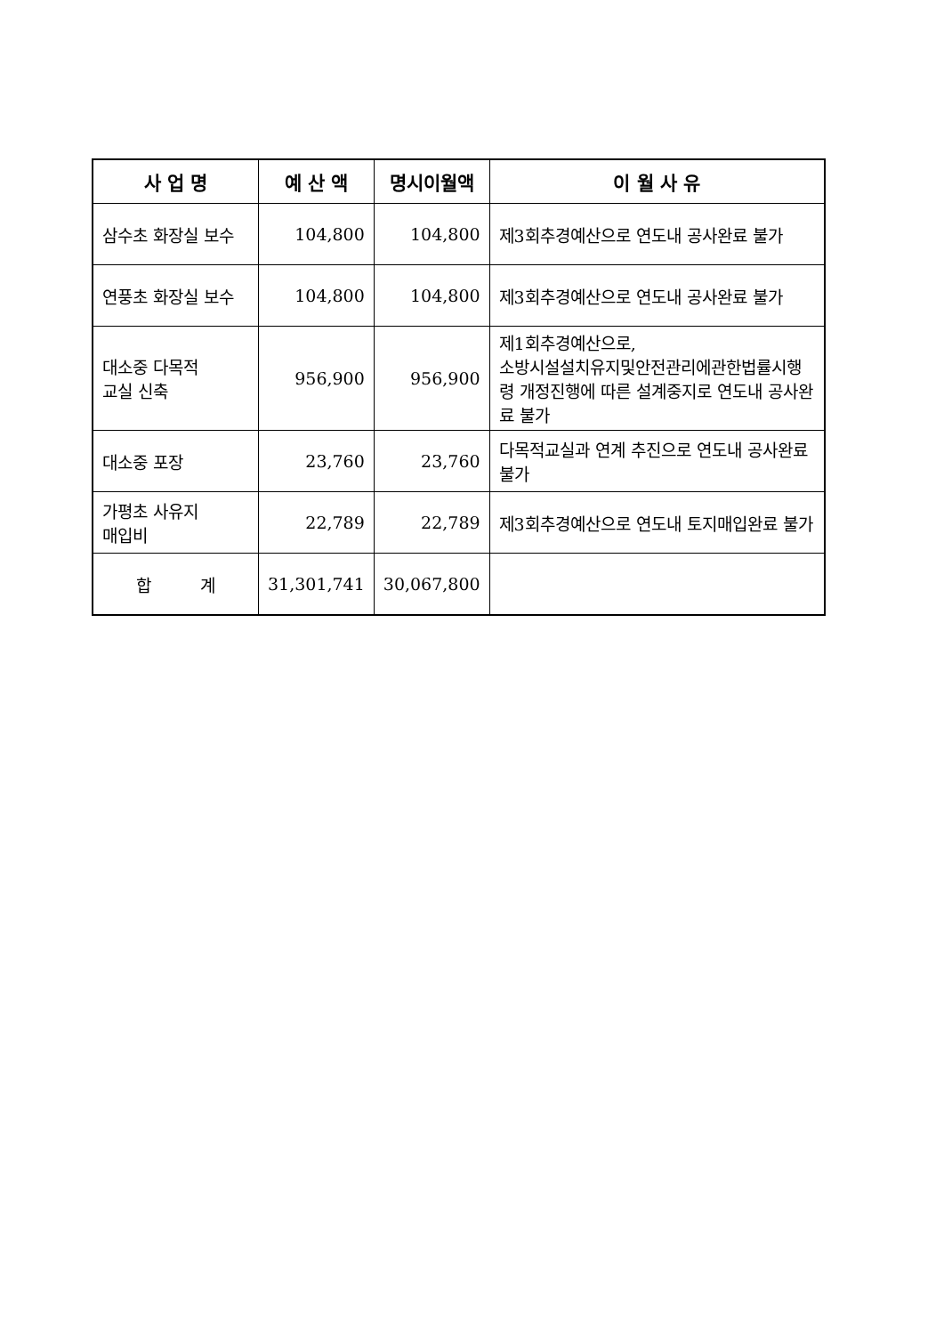| 사 업 명 | 예 산 액 | 명시이월액 | 이 월 사 유 |
| --- | --- | --- | --- |
| 삼수초 화장실 보수 | 104,800 | 104,800 | 제3회추경예산으로 연도내 공사완료 불가 |
| 연풍초 화장실 보수 | 104,800 | 104,800 | 제3회추경예산으로 연도내 공사완료 불가 |
| 대소중 다목적 교실 신축 | 956,900 | 956,900 | 제1회추경예산으로, 소방시설설치유지및안전관리에관한법률시행령 개정진행에 따른 설계중지로 연도내 공사완료 불가 |
| 대소중 포장 | 23,760 | 23,760 | 다목적교실과 연계 추진으로 연도내 공사완료 불가 |
| 가평초 사유지 매입비 | 22,789 | 22,789 | 제3회추경예산으로 연도내 토지매입완료 불가 |
| 합 계 | 31,301,741 | 30,067,800 | |